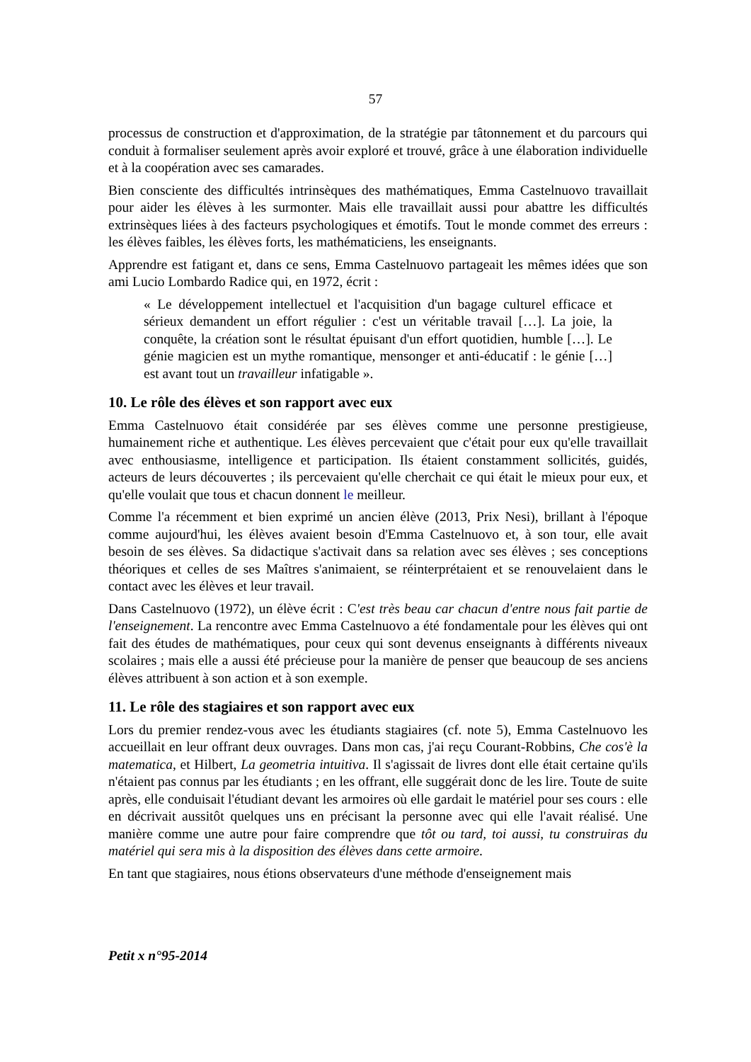57
processus de construction et d'approximation, de la stratégie par tâtonnement et du parcours qui conduit à formaliser seulement après avoir exploré et trouvé, grâce à une élaboration individuelle et à la coopération avec ses camarades.
Bien consciente des difficultés intrinsèques des mathématiques, Emma Castelnuovo travaillait pour aider les élèves à les surmonter. Mais elle travaillait aussi pour abattre les difficultés extrinsèques liées à des facteurs psychologiques et émotifs. Tout le monde commet des erreurs : les élèves faibles, les élèves forts, les mathématiciens, les enseignants.
Apprendre est fatigant et, dans ce sens, Emma Castelnuovo partageait les mêmes idées que son ami Lucio Lombardo Radice qui, en 1972, écrit :
« Le développement intellectuel et l'acquisition d'un bagage culturel efficace et sérieux demandent un effort régulier : c'est un véritable travail […]. La joie, la conquête, la création sont le résultat épuisant d'un effort quotidien, humble […]. Le génie magicien est un mythe romantique, mensonger et anti-éducatif : le génie […] est avant tout un travailleur infatigable ».
10. Le rôle des élèves et son rapport avec eux
Emma Castelnuovo était considérée par ses élèves comme une personne prestigieuse, humainement riche et authentique. Les élèves percevaient que c'était pour eux qu'elle travaillait avec enthousiasme, intelligence et participation. Ils étaient constamment sollicités, guidés, acteurs de leurs découvertes ; ils percevaient qu'elle cherchait ce qui était le mieux pour eux, et qu'elle voulait que tous et chacun donnent le meilleur.
Comme l'a récemment et bien exprimé un ancien élève (2013, Prix Nesi), brillant à l'époque comme aujourd'hui, les élèves avaient besoin d'Emma Castelnuovo et, à son tour, elle avait besoin de ses élèves. Sa didactique s'activait dans sa relation avec ses élèves ; ses conceptions théoriques et celles de ses Maîtres s'animaient, se réinterprétaient et se renouvelaient dans le contact avec les élèves et leur travail.
Dans Castelnuovo (1972), un élève écrit : C'est très beau car chacun d'entre nous fait partie de l'enseignement. La rencontre avec Emma Castelnuovo a été fondamentale pour les élèves qui ont fait des études de mathématiques, pour ceux qui sont devenus enseignants à différents niveaux scolaires ; mais elle a aussi été précieuse pour la manière de penser que beaucoup de ses anciens élèves attribuent à son action et à son exemple.
11. Le rôle des stagiaires et son rapport avec eux
Lors du premier rendez-vous avec les étudiants stagiaires (cf. note 5), Emma Castelnuovo les accueillait en leur offrant deux ouvrages. Dans mon cas, j'ai reçu Courant-Robbins, Che cos'è la matematica, et Hilbert, La geometria intuitiva. Il s'agissait de livres dont elle était certaine qu'ils n'étaient pas connus par les étudiants ; en les offrant, elle suggérait donc de les lire. Toute de suite après, elle conduisait l'étudiant devant les armoires où elle gardait le matériel pour ses cours : elle en décrivait aussitôt quelques uns en précisant la personne avec qui elle l'avait réalisé. Une manière comme une autre pour faire comprendre que tôt ou tard, toi aussi, tu construiras du matériel qui sera mis à la disposition des élèves dans cette armoire.
En tant que stagiaires, nous étions observateurs d'une méthode d'enseignement mais
Petit x n°95-2014